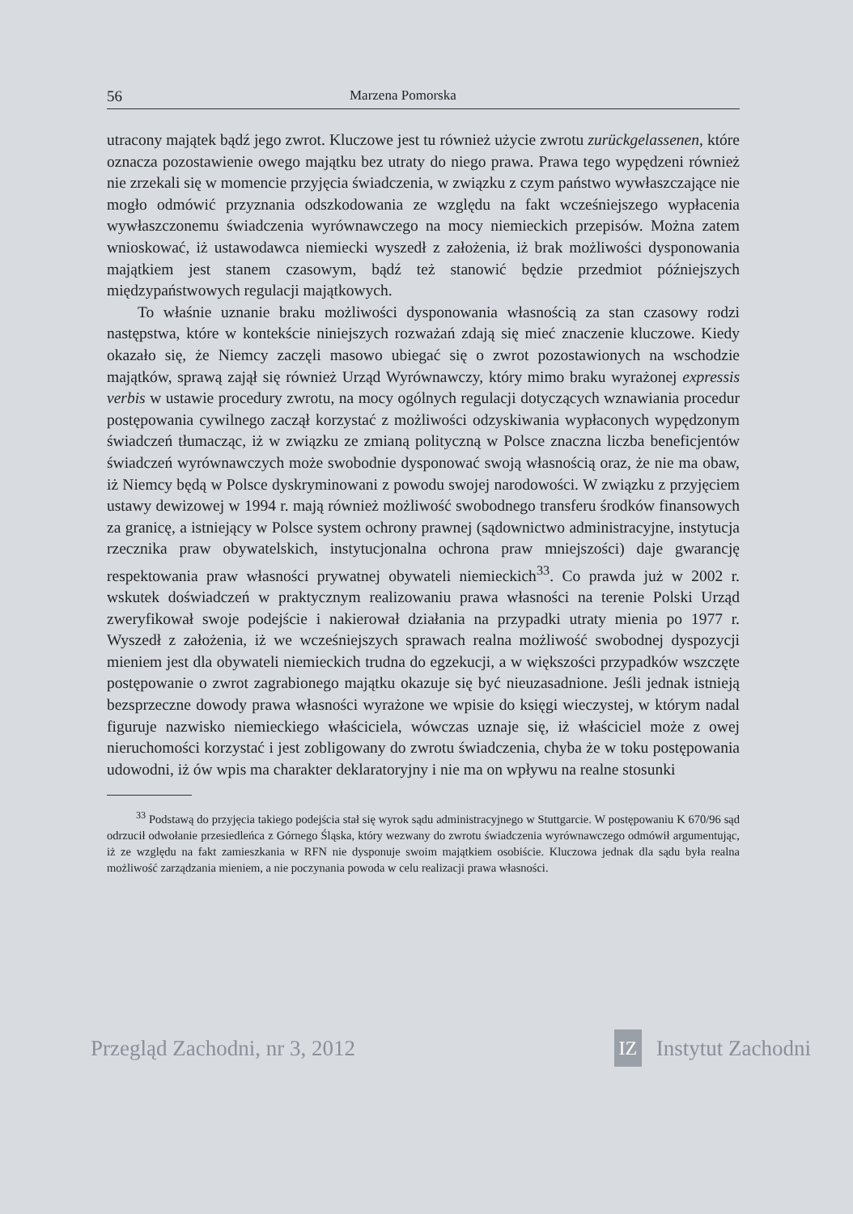56 Marzena Pomorska
utracony majątek bądź jego zwrot. Kluczowe jest tu również użycie zwrotu zurückgelassenen, które oznacza pozostawienie owego majątku bez utraty do niego prawa. Prawa tego wypędzeni również nie zrzekali się w momencie przyjęcia świadczenia, w związku z czym państwo wywłaszczające nie mogło odmówić przyznania odszkodowania ze względu na fakt wcześniejszego wypłacenia wywłaszczonemu świadczenia wyrównawczego na mocy niemieckich przepisów. Można zatem wnioskować, iż ustawodawca niemiecki wyszedł z założenia, iż brak możliwości dysponowania majątkiem jest stanem czasowym, bądź też stanowić będzie przedmiot późniejszych międzypaństwowych regulacji majątkowych.
To właśnie uznanie braku możliwości dysponowania własnością za stan czasowy rodzi następstwa, które w kontekście niniejszych rozważań zdają się mieć znaczenie kluczowe. Kiedy okazało się, że Niemcy zaczęli masowo ubiegać się o zwrot pozostawionych na wschodzie majątków, sprawą zajął się również Urząd Wyrównawczy, który mimo braku wyrażonej expressis verbis w ustawie procedury zwrotu, na mocy ogólnych regulacji dotyczących wznawiania procedur postępowania cywilnego zaczął korzystać z możliwości odzyskiwania wypłaconych wypędzonym świadczeń tłumacząc, iż w związku ze zmianą polityczną w Polsce znaczna liczba beneficjentów świadczeń wyrównawczych może swobodnie dysponować swoją własnością oraz, że nie ma obaw, iż Niemcy będą w Polsce dyskryminowani z powodu swojej narodowości. W związku z przyjęciem ustawy dewizowej w 1994 r. mają również możliwość swobodnego transferu środków finansowych za granicę, a istniejący w Polsce system ochrony prawnej (sądownictwo administracyjne, instytucja rzecznika praw obywatelskich, instytucjonalna ochrona praw mniejszości) daje gwarancję respektowania praw własności prywatnej obywateli niemieckich<sup>33</sup>. Co prawda już w 2002 r. wskutek doświadczeń w praktycznym realizowaniu prawa własności na terenie Polski Urząd zweryfikował swoje podejście i nakierował działania na przypadki utraty mienia po 1977 r. Wyszedł z założenia, iż we wcześniejszych sprawach realna możliwość swobodnej dyspozycji mieniem jest dla obywateli niemieckich trudna do egzekucji, a w większości przypadków wszczęte postępowanie o zwrot zagrabionego majątku okazuje się być nieuzasadnione. Jeśli jednak istnieją bezsprzeczne dowody prawa własności wyrażone we wpisie do księgi wieczystej, w którym nadal figuruje nazwisko niemieckiego właściciela, wówczas uznaje się, iż właściciel może z owej nieruchomości korzystać i jest zobligowany do zwrotu świadczenia, chyba że w toku postępowania udowodni, iż ów wpis ma charakter deklaratoryjny i nie ma on wpływu na realne stosunki
<sup>33</sup> Podstawą do przyjęcia takiego podejścia stał się wyrok sądu administracyjnego w Stuttgarcie. W postępowaniu K 670/96 sąd odrzucił odwołanie przesiedleńca z Górnego Śląska, który wezwany do zwrotu świadczenia wyrównawczego odmówił argumentując, iż ze względu na fakt zamieszkania w RFN nie dysponuje swoim majątkiem osobiście. Kluczowa jednak dla sądu była realna możliwość zarządzania mieniem, a nie poczynania powoda w celu realizacji prawa własności.
Przegląd Zachodni, nr 3, 2012 IZ Instytut Zachodni